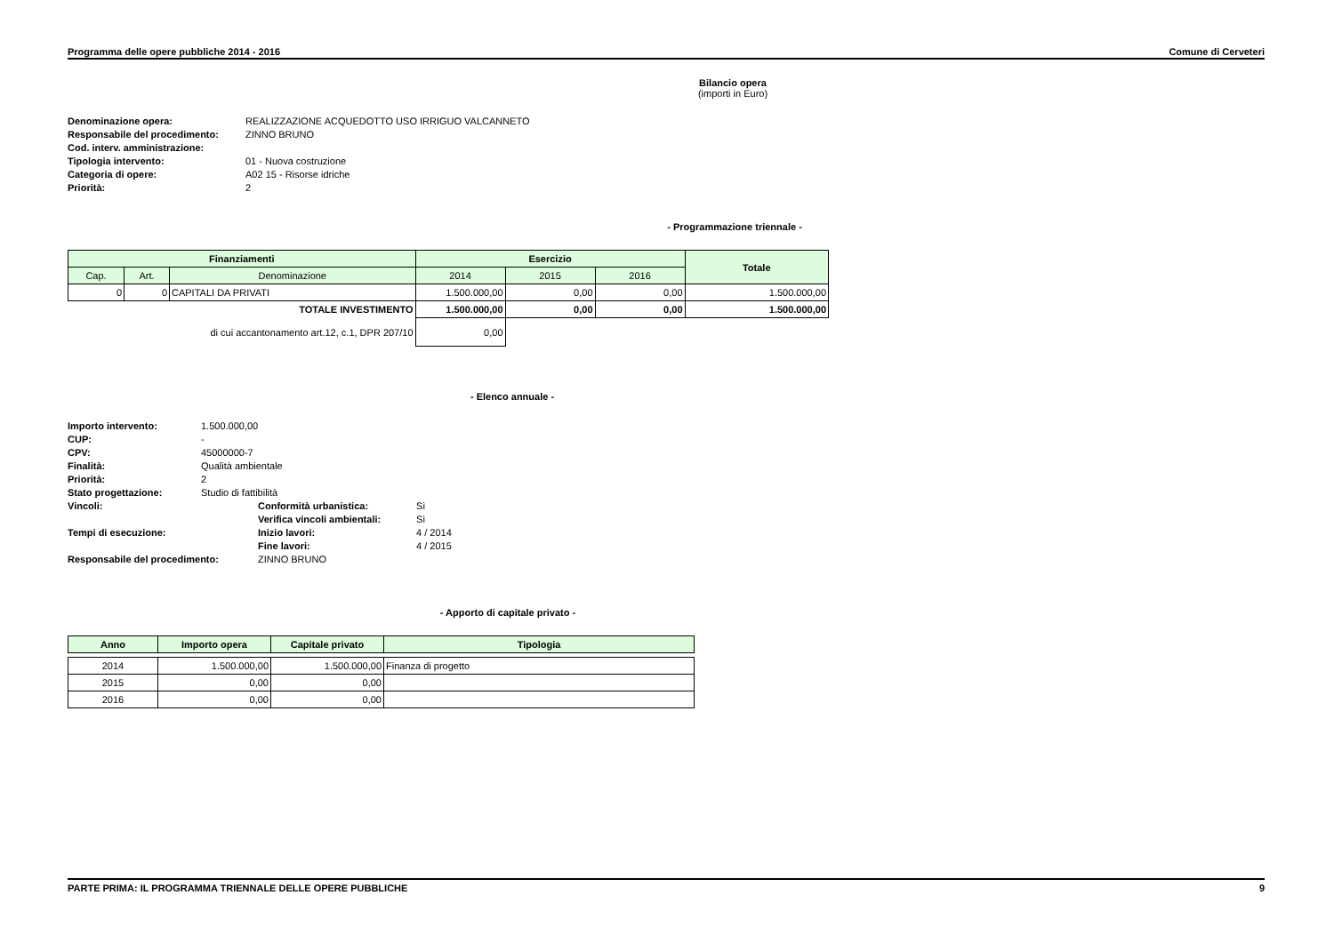Programma delle opere pubbliche 2014 - 2016 Comune di Cerveteri
Bilancio opera
(importi in Euro)
| Denominazione opera: | REALIZZAZIONE ACQUEDOTTO USO IRRIGUO VALCANNETO |
| Responsabile del procedimento: | ZINNO BRUNO |
| Cod. interv. amministrazione: | |
| Tipologia intervento: | 01 - Nuova costruzione |
| Categoria di opere: | A02 15 - Risorse idriche |
| Priorità: | 2 |
- Programmazione triennale -
| Finanziamenti | | | Esercizio | | | Totale |
| --- | --- | --- | --- | --- | --- | --- |
| Cap. | Art. | Denominazione | 2014 | 2015 | 2016 | |
| 0 | 0 | CAPITALI DA PRIVATI | 1.500.000,00 | 0,00 | 0,00 | 1.500.000,00 |
| TOTALE INVESTIMENTO | | | 1.500.000,00 | 0,00 | 0,00 | 1.500.000,00 |
| di cui accantonamento art.12, c.1, DPR 207/10 | | | 0,00 | | | |
- Elenco annuale -
| Importo intervento: | 1.500.000,00 | | |
| CUP: | - | | |
| CPV: | 45000000-7 | | |
| Finalità: | Qualità ambientale | | |
| Priorità: | 2 | | |
| Stato progettazione: | Studio di fattibilità | | |
| Vincoli: | | Conformità urbanistica: | Sì |
| | | Verifica vincoli ambientali: | Sì |
| Tempi di esecuzione: | | Inizio lavori: | 4 / 2014 |
| | | Fine lavori: | 4 / 2015 |
| Responsabile del procedimento: | | ZINNO BRUNO | |
- Apporto di capitale privato -
| Anno | Importo opera | Capitale privato | Tipologia |
| --- | --- | --- | --- |
| 2014 | 1.500.000,00 | 1.500.000,00 | Finanza di progetto |
| 2015 | 0,00 | 0,00 | |
| 2016 | 0,00 | 0,00 | |
PARTE PRIMA: IL PROGRAMMA TRIENNALE DELLE OPERE PUBBLICHE 9